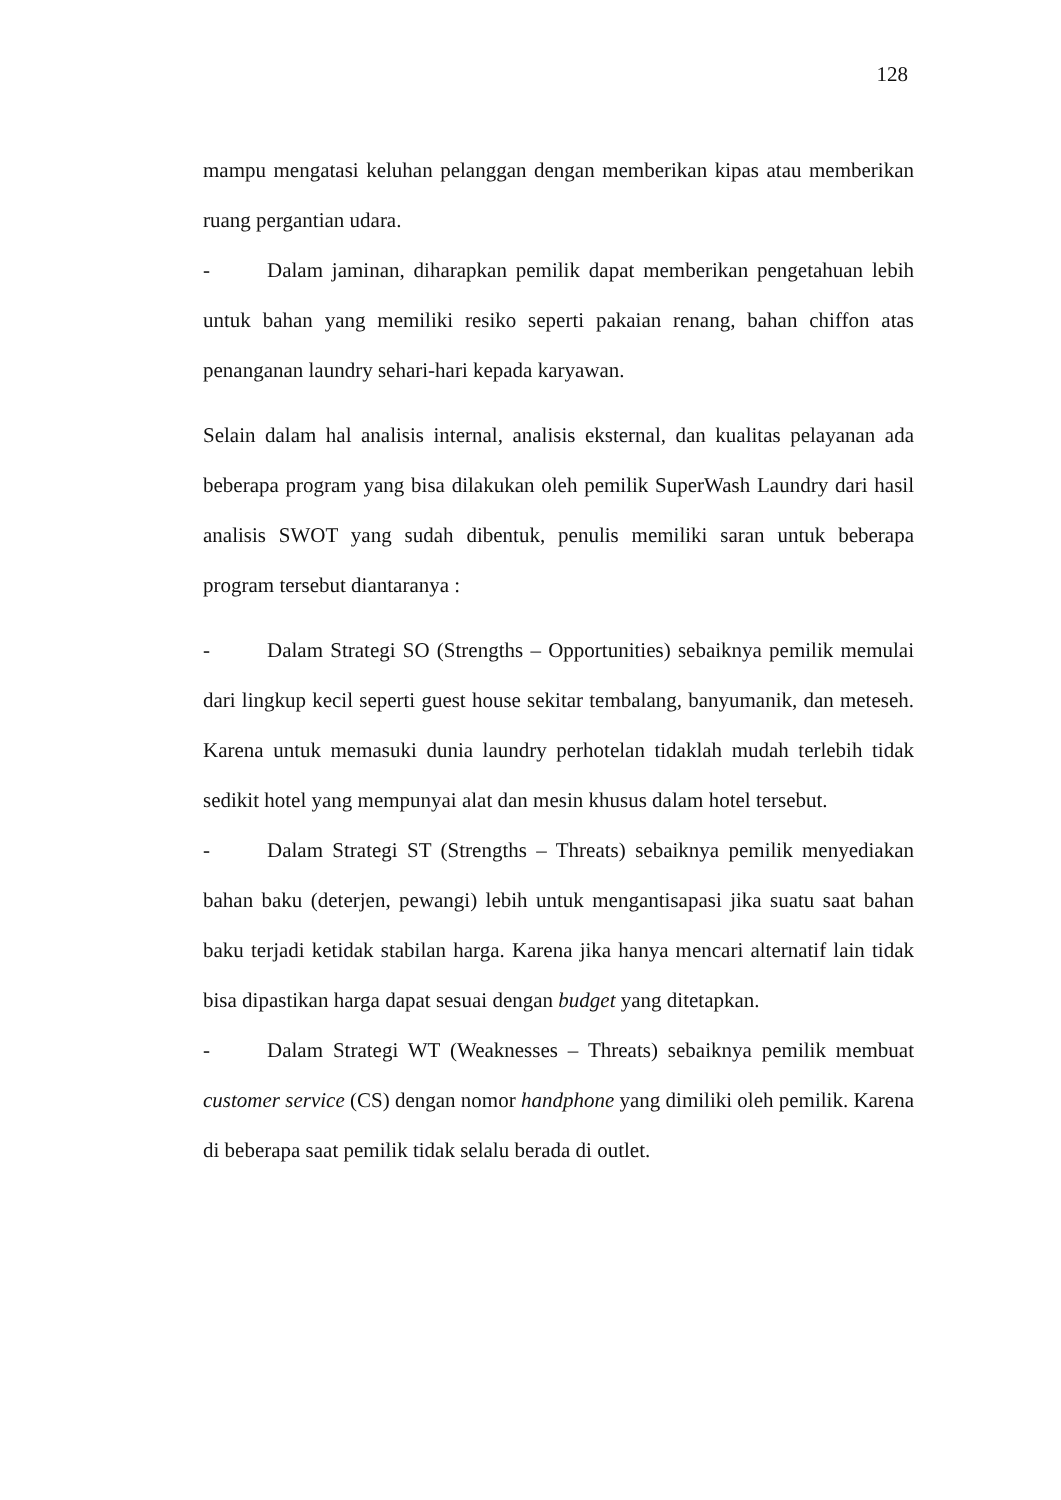128
mampu mengatasi keluhan pelanggan dengan memberikan kipas atau memberikan ruang pergantian udara.
- Dalam jaminan, diharapkan pemilik dapat memberikan pengetahuan lebih untuk bahan yang memiliki resiko seperti pakaian renang, bahan chiffon atas penanganan laundry sehari-hari kepada karyawan.
Selain dalam hal analisis internal, analisis eksternal, dan kualitas pelayanan ada beberapa program yang bisa dilakukan oleh pemilik SuperWash Laundry dari hasil analisis SWOT yang sudah dibentuk, penulis memiliki saran untuk beberapa program tersebut diantaranya :
- Dalam Strategi SO (Strengths – Opportunities) sebaiknya pemilik memulai dari lingkup kecil seperti guest house sekitar tembalang, banyumanik, dan meteseh. Karena untuk memasuki dunia laundry perhotelan tidaklah mudah terlebih tidak sedikit hotel yang mempunyai alat dan mesin khusus dalam hotel tersebut.
- Dalam Strategi ST (Strengths – Threats) sebaiknya pemilik menyediakan bahan baku (deterjen, pewangi) lebih untuk mengantisapasi jika suatu saat bahan baku terjadi ketidak stabilan harga. Karena jika hanya mencari alternatif lain tidak bisa dipastikan harga dapat sesuai dengan budget yang ditetapkan.
- Dalam Strategi WT (Weaknesses – Threats) sebaiknya pemilik membuat customer service (CS) dengan nomor handphone yang dimiliki oleh pemilik. Karena di beberapa saat pemilik tidak selalu berada di outlet.